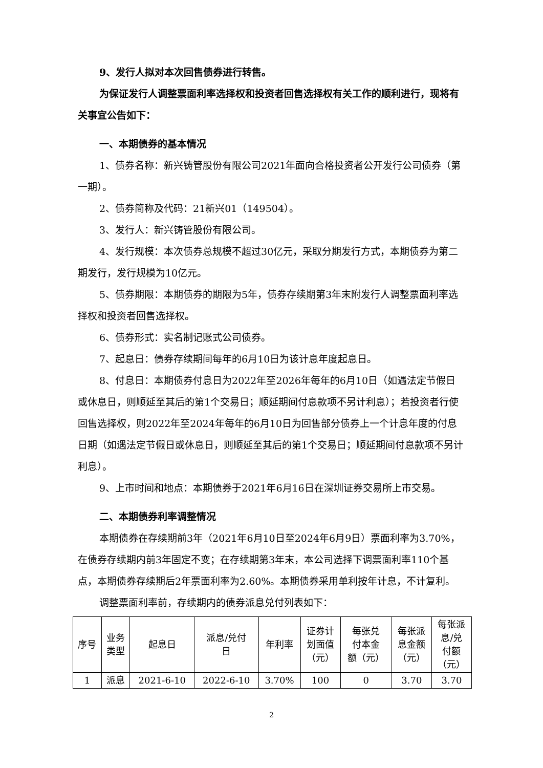9、发行人拟对本次回售债券进行转售。
为保证发行人调整票面利率选择权和投资者回售选择权有关工作的顺利进行，现将有关事宜公告如下：
一、本期债券的基本情况
1、债券名称：新兴铸管股份有限公司2021年面向合格投资者公开发行公司债券（第一期）。
2、债券简称及代码：21新兴01（149504）。
3、发行人：新兴铸管股份有限公司。
4、发行规模：本次债券总规模不超过30亿元，采取分期发行方式，本期债券为第二期发行，发行规模为10亿元。
5、债券期限：本期债券的期限为5年，债券存续期第3年末附发行人调整票面利率选择权和投资者回售选择权。
6、债券形式：实名制记账式公司债券。
7、起息日：债券存续期间每年的6月10日为该计息年度起息日。
8、付息日：本期债券付息日为2022年至2026年每年的6月10日（如遇法定节假日或休息日，则顺延至其后的第1个交易日；顺延期间付息款项不另计利息）；若投资者行使回售选择权，则2022年至2024年每年的6月10日为回售部分债券上一个计息年度的付息日期（如遇法定节假日或休息日，则顺延至其后的第1个交易日；顺延期间付息款项不另计利息）。
9、上市时间和地点：本期债券于2021年6月16日在深圳证券交易所上市交易。
二、本期债券利率调整情况
本期债券在存续期前3年（2021年6月10日至2024年6月9日）票面利率为3.70%，在债券存续期内前3年固定不变；在存续期第3年末，本公司选择下调票面利率110个基点，本期债券存续期后2年票面利率为2.60%。本期债券采用单利按年计息，不计复利。
调整票面利率前，存续期内的债券派息兑付列表如下：
| 序号 | 业务 类型 | 起息日 | 派息/兑付 日 | 年利率 | 证券计 划面值 （元） | 每张兑 付本金 额（元） | 每张派 息金额 （元） | 每张派 息/兑 付额 （元） |
| --- | --- | --- | --- | --- | --- | --- | --- | --- |
| 1 | 派息 | 2021-6-10 | 2022-6-10 | 3.70% | 100 | 0 | 3.70 | 3.70 |
2